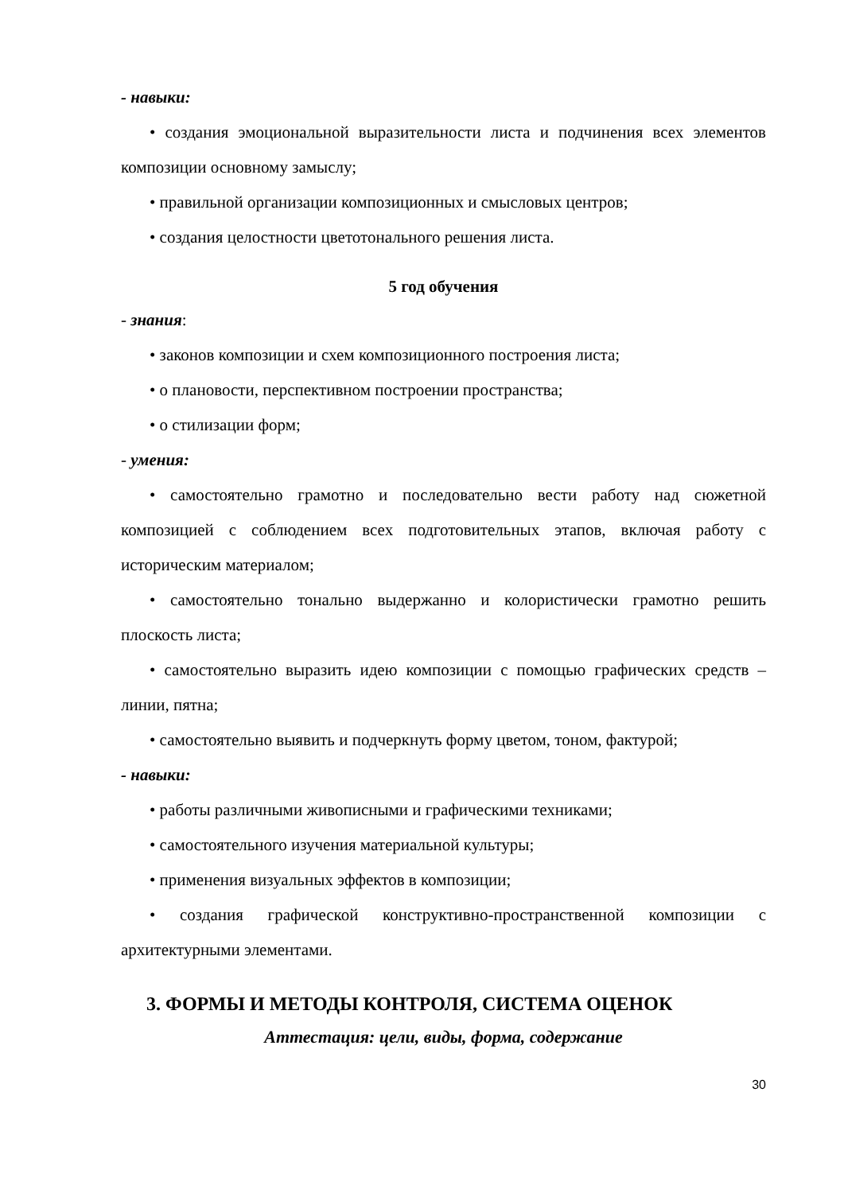- навыки:
• создания эмоциональной выразительности листа и подчинения всех элементов композиции основному замыслу;
• правильной организации композиционных и смысловых центров;
• создания целостности цветотонального решения листа.
5 год обучения
- знания:
• законов композиции и схем композиционного построения листа;
• о плановости, перспективном построении пространства;
• о стилизации форм;
- умения:
• самостоятельно грамотно и последовательно вести работу над сюжетной композицией с соблюдением всех подготовительных этапов, включая работу с историческим материалом;
• самостоятельно тонально выдержанно и колористически грамотно решить плоскость листа;
• самостоятельно выразить идею композиции с помощью графических средств – линии, пятна;
• самостоятельно выявить и подчеркнуть форму цветом, тоном, фактурой;
- навыки:
• работы различными живописными и графическими техниками;
• самостоятельного изучения материальной культуры;
• применения визуальных эффектов в композиции;
• создания графической конструктивно-пространственной композиции с архитектурными элементами.
3. ФОРМЫ И МЕТОДЫ КОНТРОЛЯ, СИСТЕМА ОЦЕНОК
Аттестация: цели, виды, форма, содержание
30